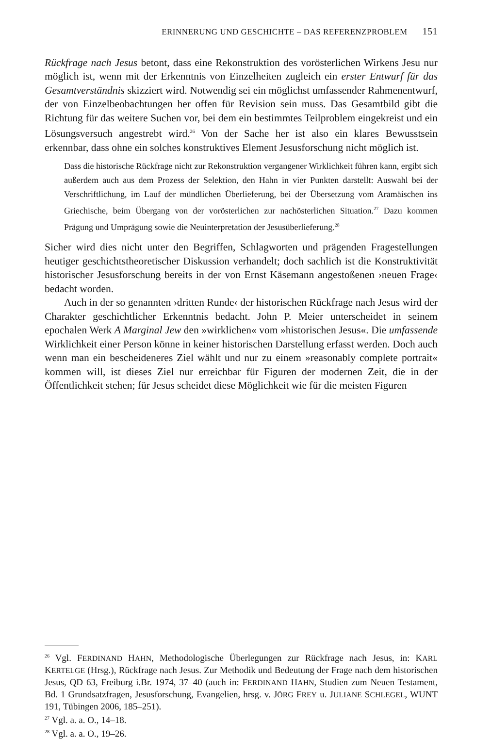ERINNERUNG UND GESCHICHTE – DAS REFERENZPROBLEM 151
Rückfrage nach Jesus betont, dass eine Rekonstruktion des vorösterlichen Wirkens Jesu nur möglich ist, wenn mit der Erkenntnis von Einzelheiten zugleich ein erster Entwurf für das Gesamtverständnis skizziert wird. Notwendig sei ein möglichst umfassender Rahmenentwurf, der von Einzelbeobachtungen her offen für Revision sein muss. Das Gesamtbild gibt die Richtung für das weitere Suchen vor, bei dem ein bestimmtes Teilproblem eingekreist und ein Lösungsversuch angestrebt wird.<sup>26</sup> Von der Sache her ist also ein klares Bewusstsein erkennbar, dass ohne ein solches konstruktives Element Jesusforschung nicht möglich ist.
Dass die historische Rückfrage nicht zur Rekonstruktion vergangener Wirklichkeit führen kann, ergibt sich außerdem auch aus dem Prozess der Selektion, den Hahn in vier Punkten darstellt: Auswahl bei der Verschriftlichung, im Lauf der mündlichen Überlieferung, bei der Übersetzung vom Aramäischen ins Griechische, beim Übergang von der vorösterlichen zur nachösterlichen Situation.<sup>27</sup> Dazu kommen Prägung und Umprägung sowie die Neuinterpretation der Jesusüberlieferung.<sup>28</sup>
Sicher wird dies nicht unter den Begriffen, Schlagworten und prägenden Fragestellungen heutiger geschichtstheoretischer Diskussion verhandelt; doch sachlich ist die Konstruktivität historischer Jesusforschung bereits in der von Ernst Käsemann angestoßenen ›neuen Frage‹ bedacht worden.
Auch in der so genannten ›dritten Runde‹ der historischen Rückfrage nach Jesus wird der Charakter geschichtlicher Erkenntnis bedacht. John P. Meier unterscheidet in seinem epochalen Werk A Marginal Jew den »wirklichen« vom »historischen Jesus«. Die umfassende Wirklichkeit einer Person könne in keiner historischen Darstellung erfasst werden. Doch auch wenn man ein bescheideneres Ziel wählt und nur zu einem »reasonably complete portrait« kommen will, ist dieses Ziel nur erreichbar für Figuren der modernen Zeit, die in der Öffentlichkeit stehen; für Jesus scheidet diese Möglichkeit wie für die meisten Figuren
<sup>26</sup> Vgl. FERDINAND HAHN, Methodologische Überlegungen zur Rückfrage nach Jesus, in: KARL KERTELGE (Hrsg.), Rückfrage nach Jesus. Zur Methodik und Bedeutung der Frage nach dem historischen Jesus, QD 63, Freiburg i.Br. 1974, 37–40 (auch in: FERDINAND HAHN, Studien zum Neuen Testament, Bd. 1 Grundsatzfragen, Jesusforschung, Evangelien, hrsg. v. JÖRG FREY u. JULIANE SCHLEGEL, WUNT 191, Tübingen 2006, 185–251).
<sup>27</sup> Vgl. a. a. O., 14–18.
<sup>28</sup> Vgl. a. a. O., 19–26.